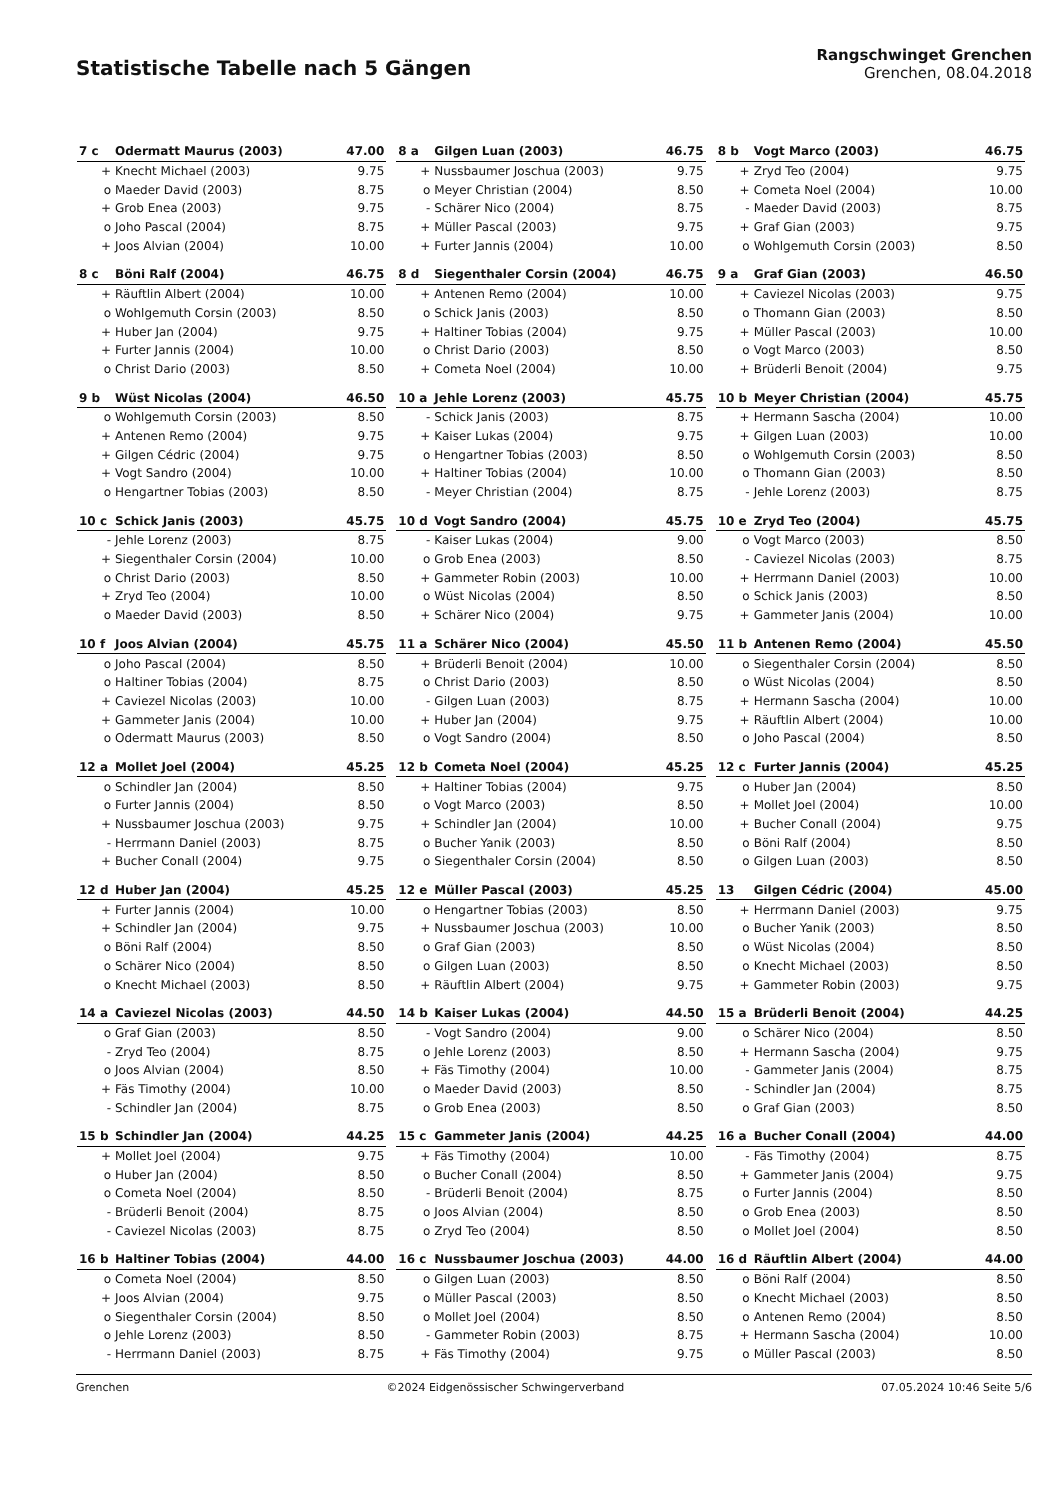Statistische Tabelle nach 5 Gängen
Rangschwinget Grenchen
Grenchen, 08.04.2018
| 7 c | Odermatt Maurus (2003) | 47.00 |
| --- | --- | --- |
| + | Knecht Michael (2003) | 9.75 |
| o | Maeder David (2003) | 8.75 |
| + | Grob Enea (2003) | 9.75 |
| o | Joho Pascal (2004) | 8.75 |
| + | Joos Alvian (2004) | 10.00 |
| 8 a | Gilgen Luan (2003) | 46.75 |
| --- | --- | --- |
| + | Nussbaumer Joschua (2003) | 9.75 |
| o | Meyer Christian (2004) | 8.50 |
| - | Schärer Nico (2004) | 8.75 |
| + | Müller Pascal (2003) | 9.75 |
| + | Furter Jannis (2004) | 10.00 |
| 8 b | Vogt Marco (2003) | 46.75 |
| --- | --- | --- |
| + | Zryd Teo (2004) | 9.75 |
| + | Cometa Noel (2004) | 10.00 |
| - | Maeder David (2003) | 8.75 |
| + | Graf Gian (2003) | 9.75 |
| o | Wohlgemuth Corsin (2003) | 8.50 |
| 8 c | Böni Ralf (2004) | 46.75 |
| --- | --- | --- |
| + | Räuftlin Albert (2004) | 10.00 |
| o | Wohlgemuth Corsin (2003) | 8.50 |
| + | Huber Jan (2004) | 9.75 |
| + | Furter Jannis (2004) | 10.00 |
| o | Christ Dario (2003) | 8.50 |
| 8 d | Siegenthaler Corsin (2004) | 46.75 |
| --- | --- | --- |
| + | Antenen Remo (2004) | 10.00 |
| o | Schick Janis (2003) | 8.50 |
| + | Haltiner Tobias (2004) | 9.75 |
| o | Christ Dario (2003) | 8.50 |
| + | Cometa Noel (2004) | 10.00 |
| 9 a | Graf Gian (2003) | 46.50 |
| --- | --- | --- |
| + | Caviezel Nicolas (2003) | 9.75 |
| o | Thomann Gian (2003) | 8.50 |
| + | Müller Pascal (2003) | 10.00 |
| o | Vogt Marco (2003) | 8.50 |
| + | Brüderli Benoit (2004) | 9.75 |
| 9 b | Wüst Nicolas (2004) | 46.50 |
| --- | --- | --- |
| o | Wohlgemuth Corsin (2003) | 8.50 |
| + | Antenen Remo (2004) | 9.75 |
| + | Gilgen Cédric (2004) | 9.75 |
| + | Vogt Sandro (2004) | 10.00 |
| o | Hengartner Tobias (2003) | 8.50 |
| 10 a | Jehle Lorenz (2003) | 45.75 |
| --- | --- | --- |
| - | Schick Janis (2003) | 8.75 |
| + | Kaiser Lukas (2004) | 9.75 |
| o | Hengartner Tobias (2003) | 8.50 |
| + | Haltiner Tobias (2004) | 10.00 |
| - | Meyer Christian (2004) | 8.75 |
| 10 b | Meyer Christian (2004) | 45.75 |
| --- | --- | --- |
| + | Hermann Sascha (2004) | 10.00 |
| + | Gilgen Luan (2003) | 10.00 |
| o | Wohlgemuth Corsin (2003) | 8.50 |
| o | Thomann Gian (2003) | 8.50 |
| - | Jehle Lorenz (2003) | 8.75 |
| 10 c | Schick Janis (2003) | 45.75 |
| --- | --- | --- |
| - | Jehle Lorenz (2003) | 8.75 |
| + | Siegenthaler Corsin (2004) | 10.00 |
| o | Christ Dario (2003) | 8.50 |
| + | Zryd Teo (2004) | 10.00 |
| o | Maeder David (2003) | 8.50 |
| 10 d | Vogt Sandro (2004) | 45.75 |
| --- | --- | --- |
| - | Kaiser Lukas (2004) | 9.00 |
| o | Grob Enea (2003) | 8.50 |
| + | Gammeter Robin (2003) | 10.00 |
| o | Wüst Nicolas (2004) | 8.50 |
| + | Schärer Nico (2004) | 9.75 |
| 10 e | Zryd Teo (2004) | 45.75 |
| --- | --- | --- |
| o | Vogt Marco (2003) | 8.50 |
| - | Caviezel Nicolas (2003) | 8.75 |
| + | Herrmann Daniel (2003) | 10.00 |
| o | Schick Janis (2003) | 8.50 |
| + | Gammeter Janis (2004) | 10.00 |
| 10 f | Joos Alvian (2004) | 45.75 |
| --- | --- | --- |
| o | Joho Pascal (2004) | 8.50 |
| o | Haltiner Tobias (2004) | 8.75 |
| + | Caviezel Nicolas (2003) | 10.00 |
| + | Gammeter Janis (2004) | 10.00 |
| o | Odermatt Maurus (2003) | 8.50 |
| 11 a | Schärer Nico (2004) | 45.50 |
| --- | --- | --- |
| + | Brüderli Benoit (2004) | 10.00 |
| o | Christ Dario (2003) | 8.50 |
| - | Gilgen Luan (2003) | 8.75 |
| + | Huber Jan (2004) | 9.75 |
| o | Vogt Sandro (2004) | 8.50 |
| 11 b | Antenen Remo (2004) | 45.50 |
| --- | --- | --- |
| o | Siegenthaler Corsin (2004) | 8.50 |
| o | Wüst Nicolas (2004) | 8.50 |
| + | Hermann Sascha (2004) | 10.00 |
| + | Räuftlin Albert (2004) | 10.00 |
| o | Joho Pascal (2004) | 8.50 |
| 12 a | Mollet Joel (2004) | 45.25 |
| --- | --- | --- |
| o | Schindler Jan (2004) | 8.50 |
| o | Furter Jannis (2004) | 8.50 |
| + | Nussbaumer Joschua (2003) | 9.75 |
| - | Herrmann Daniel (2003) | 8.75 |
| + | Bucher Conall (2004) | 9.75 |
| 12 b | Cometa Noel (2004) | 45.25 |
| --- | --- | --- |
| + | Haltiner Tobias (2004) | 9.75 |
| o | Vogt Marco (2003) | 8.50 |
| + | Schindler Jan (2004) | 10.00 |
| o | Bucher Yanik (2003) | 8.50 |
| o | Siegenthaler Corsin (2004) | 8.50 |
| 12 c | Furter Jannis (2004) | 45.25 |
| --- | --- | --- |
| o | Huber Jan (2004) | 8.50 |
| + | Mollet Joel (2004) | 10.00 |
| + | Bucher Conall (2004) | 9.75 |
| o | Böni Ralf (2004) | 8.50 |
| o | Gilgen Luan (2003) | 8.50 |
| 12 d | Huber Jan (2004) | 45.25 |
| --- | --- | --- |
| + | Furter Jannis (2004) | 10.00 |
| + | Schindler Jan (2004) | 9.75 |
| o | Böni Ralf (2004) | 8.50 |
| o | Schärer Nico (2004) | 8.50 |
| o | Knecht Michael (2003) | 8.50 |
| 12 e | Müller Pascal (2003) | 45.25 |
| --- | --- | --- |
| o | Hengartner Tobias (2003) | 8.50 |
| + | Nussbaumer Joschua (2003) | 10.00 |
| o | Graf Gian (2003) | 8.50 |
| o | Gilgen Luan (2003) | 8.50 |
| + | Räuftlin Albert (2004) | 9.75 |
| 13 | Gilgen Cédric (2004) | 45.00 |
| --- | --- | --- |
| + | Herrmann Daniel (2003) | 9.75 |
| o | Bucher Yanik (2003) | 8.50 |
| o | Wüst Nicolas (2004) | 8.50 |
| o | Knecht Michael (2003) | 8.50 |
| + | Gammeter Robin (2003) | 9.75 |
| 14 a | Caviezel Nicolas (2003) | 44.50 |
| --- | --- | --- |
| o | Graf Gian (2003) | 8.50 |
| - | Zryd Teo (2004) | 8.75 |
| o | Joos Alvian (2004) | 8.50 |
| + | Fäs Timothy (2004) | 10.00 |
| - | Schindler Jan (2004) | 8.75 |
| 14 b | Kaiser Lukas (2004) | 44.50 |
| --- | --- | --- |
| - | Vogt Sandro (2004) | 9.00 |
| o | Jehle Lorenz (2003) | 8.50 |
| + | Fäs Timothy (2004) | 10.00 |
| o | Maeder David (2003) | 8.50 |
| o | Grob Enea (2003) | 8.50 |
| 15 a | Brüderli Benoit (2004) | 44.25 |
| --- | --- | --- |
| o | Schärer Nico (2004) | 8.50 |
| + | Hermann Sascha (2004) | 9.75 |
| - | Gammeter Janis (2004) | 8.75 |
| - | Schindler Jan (2004) | 8.75 |
| o | Graf Gian (2003) | 8.50 |
| 15 b | Schindler Jan (2004) | 44.25 |
| --- | --- | --- |
| + | Mollet Joel (2004) | 9.75 |
| o | Huber Jan (2004) | 8.50 |
| o | Cometa Noel (2004) | 8.50 |
| - | Brüderli Benoit (2004) | 8.75 |
| - | Caviezel Nicolas (2003) | 8.75 |
| 15 c | Gammeter Janis (2004) | 44.25 |
| --- | --- | --- |
| + | Fäs Timothy (2004) | 10.00 |
| o | Bucher Conall (2004) | 8.50 |
| - | Brüderli Benoit (2004) | 8.75 |
| o | Joos Alvian (2004) | 8.50 |
| o | Zryd Teo (2004) | 8.50 |
| 16 a | Bucher Conall (2004) | 44.00 |
| --- | --- | --- |
| - | Fäs Timothy (2004) | 8.75 |
| + | Gammeter Janis (2004) | 9.75 |
| o | Furter Jannis (2004) | 8.50 |
| o | Grob Enea (2003) | 8.50 |
| o | Mollet Joel (2004) | 8.50 |
| 16 b | Haltiner Tobias (2004) | 44.00 |
| --- | --- | --- |
| o | Cometa Noel (2004) | 8.50 |
| + | Joos Alvian (2004) | 9.75 |
| o | Siegenthaler Corsin (2004) | 8.50 |
| o | Jehle Lorenz (2003) | 8.50 |
| - | Herrmann Daniel (2003) | 8.75 |
| 16 c | Nussbaumer Joschua (2003) | 44.00 |
| --- | --- | --- |
| o | Gilgen Luan (2003) | 8.50 |
| o | Müller Pascal (2003) | 8.50 |
| o | Mollet Joel (2004) | 8.50 |
| - | Gammeter Robin (2003) | 8.75 |
| + | Fäs Timothy (2004) | 9.75 |
| 16 d | Räuftlin Albert (2004) | 44.00 |
| --- | --- | --- |
| o | Böni Ralf (2004) | 8.50 |
| o | Knecht Michael (2003) | 8.50 |
| o | Antenen Remo (2004) | 8.50 |
| + | Hermann Sascha (2004) | 10.00 |
| o | Müller Pascal (2003) | 8.50 |
Grenchen ©2024 Eidgenössischer Schwingerverband 07.05.2024 10:46 Seite 5/6